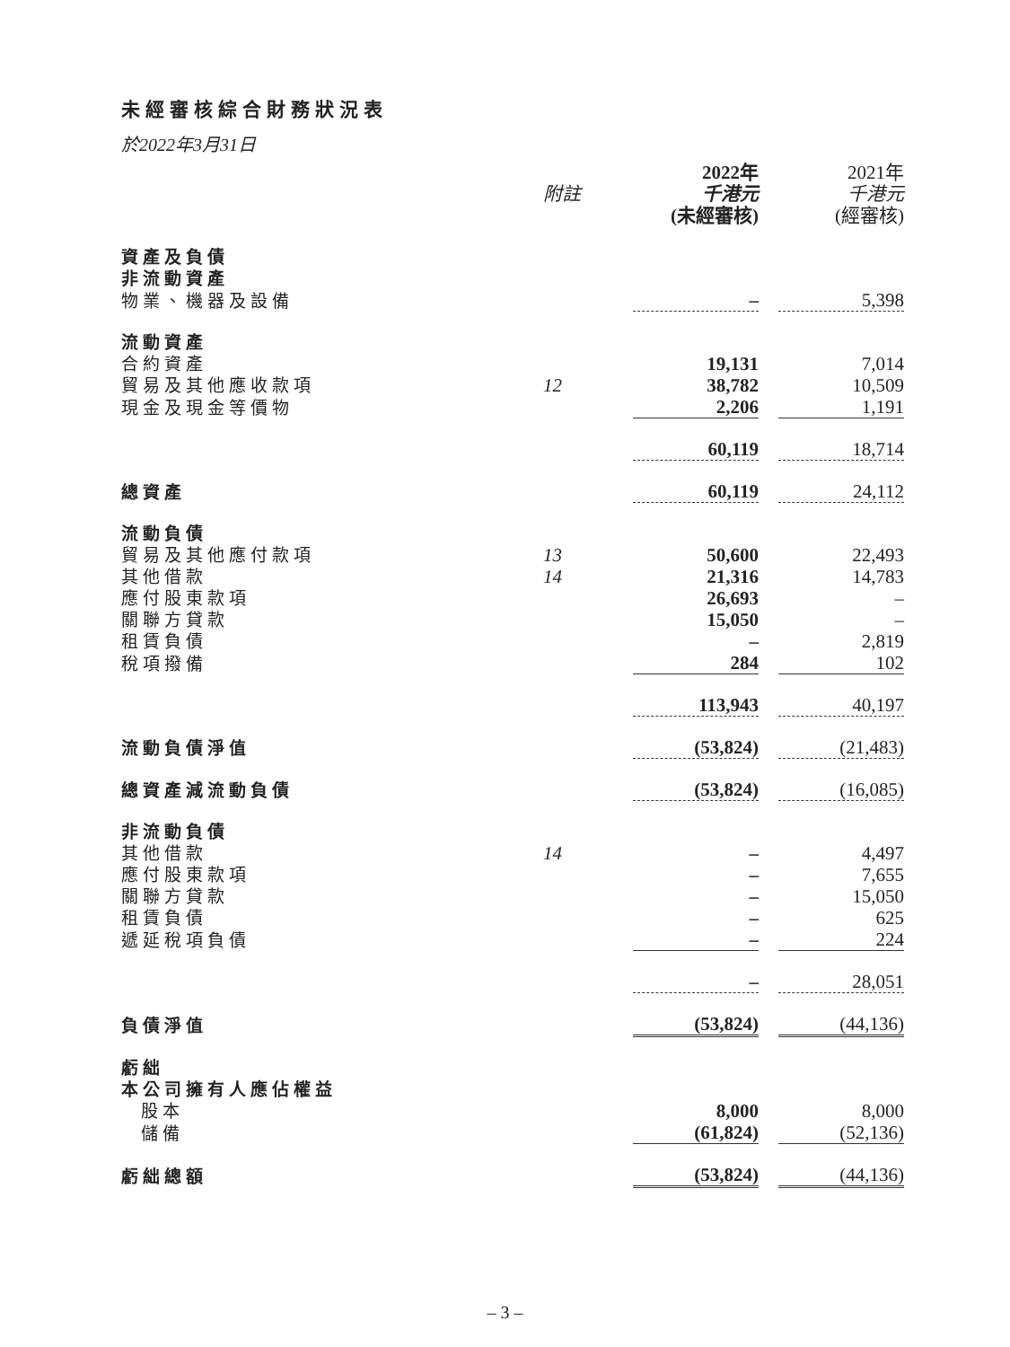未經審核綜合財務狀況表
於2022年3月31日
| | | 2022年 | | 2021年 |
| | 附註 | 千港元 | | 千港元 |
| | | (未經審核) | | (經審核) |
| 資產及負債 | | | | |
| 非流動資產 | | | | |
| 物業、機器及設備 | | – | | 5,398 |
| 流動資產 | | | | |
| 合約資產 | | 19,131 | | 7,014 |
| 貿易及其他應收款項 | 12 | 38,782 | | 10,509 |
| 現金及現金等價物 | | 2,206 | | 1,191 |
| | | 60,119 | | 18,714 |
| 總資產 | | 60,119 | | 24,112 |
| 流動負債 | | | | |
| 貿易及其他應付款項 | 13 | 50,600 | | 22,493 |
| 其他借款 | 14 | 21,316 | | 14,783 |
| 應付股東款項 | | 26,693 | | – |
| 關聯方貸款 | | 15,050 | | – |
| 租賃負債 | | – | | 2,819 |
| 稅項撥備 | | 284 | | 102 |
| | | 113,943 | | 40,197 |
| 流動負債淨值 | | (53,824) | | (21,483) |
| 總資產減流動負債 | | (53,824) | | (16,085) |
| 非流動負債 | | | | |
| 其他借款 | 14 | – | | 4,497 |
| 應付股東款項 | | – | | 7,655 |
| 關聯方貸款 | | – | | 15,050 |
| 租賃負債 | | – | | 625 |
| 遞延稅項負債 | | – | | 224 |
| | | – | | 28,051 |
| 負債淨值 | | (53,824) | | (44,136) |
| 虧絀 | | | | |
| 本公司擁有人應佔權益 | | | | |
| 股本 | | 8,000 | | 8,000 |
| 儲備 | | (61,824) | | (52,136) |
| 虧絀總額 | | (53,824) | | (44,136) |
– 3 –